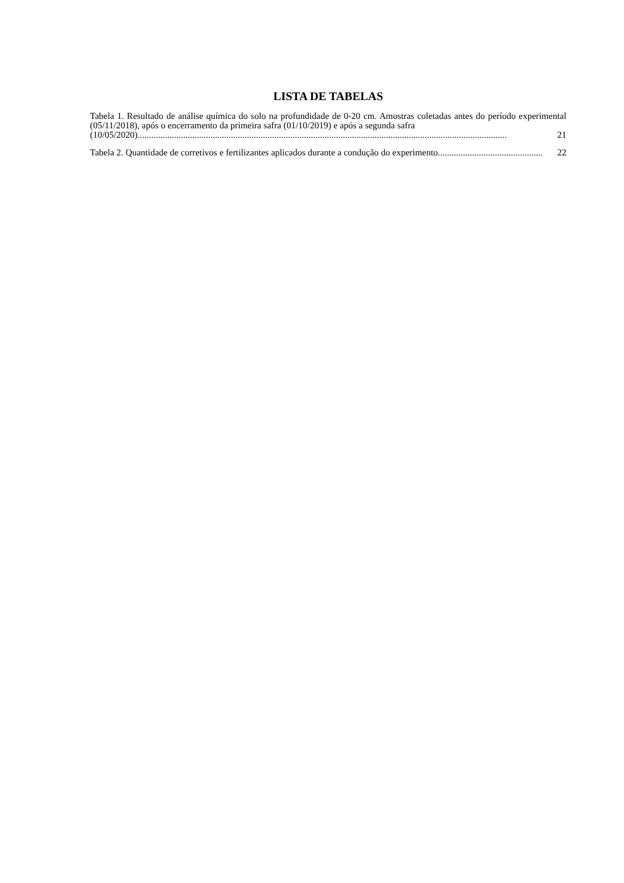LISTA DE TABELAS
Tabela 1. Resultado de análise química do solo na profundidade de 0-20 cm. Amostras coletadas antes do período experimental (05/11/2018), após o encerramento da primeira safra (01/10/2019) e após a segunda safra
(10/05/2020).................................................................................................................................................................. 21
Tabela 2. Quantidade de corretivos e fertilizantes aplicados durante a condução do experimento.............................................. 22